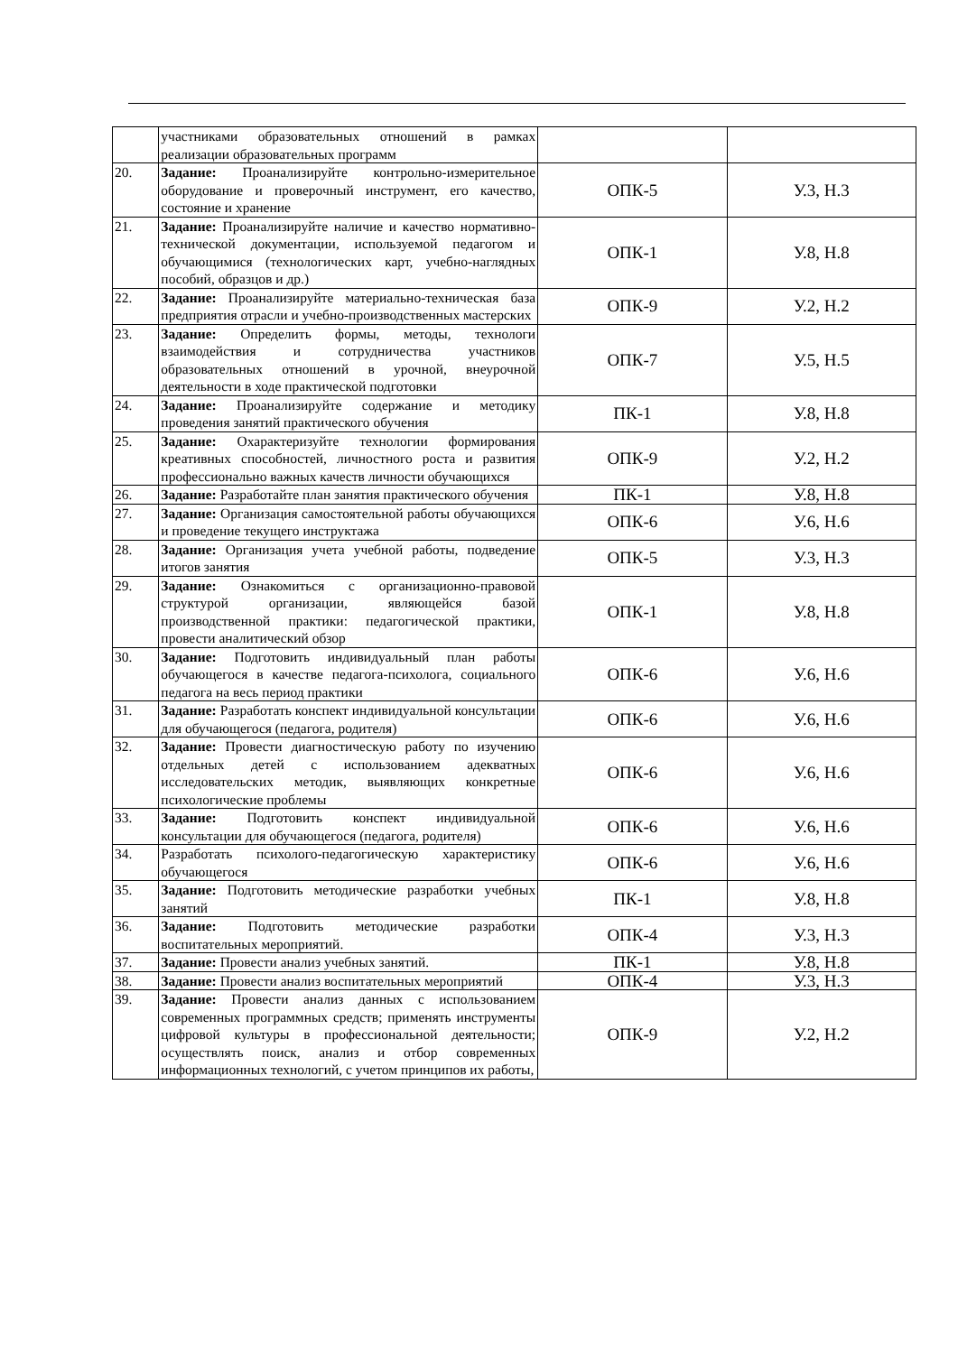| | участниками образовательных отношений в рамках реализации образовательных программ | | |
| 20. | Задание: Проанализируйте контрольно-измерительное оборудование и проверочный инструмент, его качество, состояние и хранение | ОПК-5 | У.3, Н.3 |
| 21. | Задание: Проанализируйте наличие и качество нормативно-технической документации, используемой педагогом и обучающимися (технологических карт, учебно-наглядных пособий, образцов и др.) | ОПК-1 | У.8, Н.8 |
| 22. | Задание: Проанализируйте материально-техническая база предприятия отрасли и учебно-производственных мастерских | ОПК-9 | У.2, Н.2 |
| 23. | Задание: Определить формы, методы, технологи взаимодействия и сотрудничества участников образовательных отношений в урочной, внеурочной деятельности в ходе практической подготовки | ОПК-7 | У.5, Н.5 |
| 24. | Задание: Проанализируйте содержание и методику проведения занятий практического обучения | ПК-1 | У.8, Н.8 |
| 25. | Задание: Охарактеризуйте технологии формирования креативных способностей, личностного роста и развития профессионально важных качеств личности обучающихся | ОПК-9 | У.2, Н.2 |
| 26. | Задание: Разработайте план занятия практического обучения | ПК-1 | У.8, Н.8 |
| 27. | Задание: Организация самостоятельной работы обучающихся и проведение текущего инструктажа | ОПК-6 | У.6, Н.6 |
| 28. | Задание: Организация учета учебной работы, подведение итогов занятия | ОПК-5 | У.3, Н.3 |
| 29. | Задание: Ознакомиться с организационно-правовой структурой организации, являющейся базой производственной практики: педагогической практики, провести аналитический обзор | ОПК-1 | У.8, Н.8 |
| 30. | Задание: Подготовить индивидуальный план работы обучающегося в качестве педагога-психолога, социального педагога на весь период практики | ОПК-6 | У.6, Н.6 |
| 31. | Задание: Разработать конспект индивидуальной консультации для обучающегося (педагога, родителя) | ОПК-6 | У.6, Н.6 |
| 32. | Задание: Провести диагностическую работу по изучению отдельных детей с использованием адекватных исследовательских методик, выявляющих конкретные психологические проблемы | ОПК-6 | У.6, Н.6 |
| 33. | Задание: Подготовить конспект индивидуальной консультации для обучающегося (педагога, родителя) | ОПК-6 | У.6, Н.6 |
| 34. | Разработать психолого-педагогическую характеристику обучающегося | ОПК-6 | У.6, Н.6 |
| 35. | Задание: Подготовить методические разработки учебных занятий | ПК-1 | У.8, Н.8 |
| 36. | Задание: Подготовить методические разработки воспитательных мероприятий. | ОПК-4 | У.3, Н.3 |
| 37. | Задание: Провести анализ учебных занятий. | ПК-1 | У.8, Н.8 |
| 38. | Задание: Провести анализ воспитательных мероприятий | ОПК-4 | У.3, Н.3 |
| 39. | Задание: Провести анализ данных с использованием современных программных средств; применять инструменты цифровой культуры в профессиональной деятельности; осуществлять поиск, анализ и отбор современных информационных технологий, с учетом принципов их работы, | ОПК-9 | У.2, Н.2 |